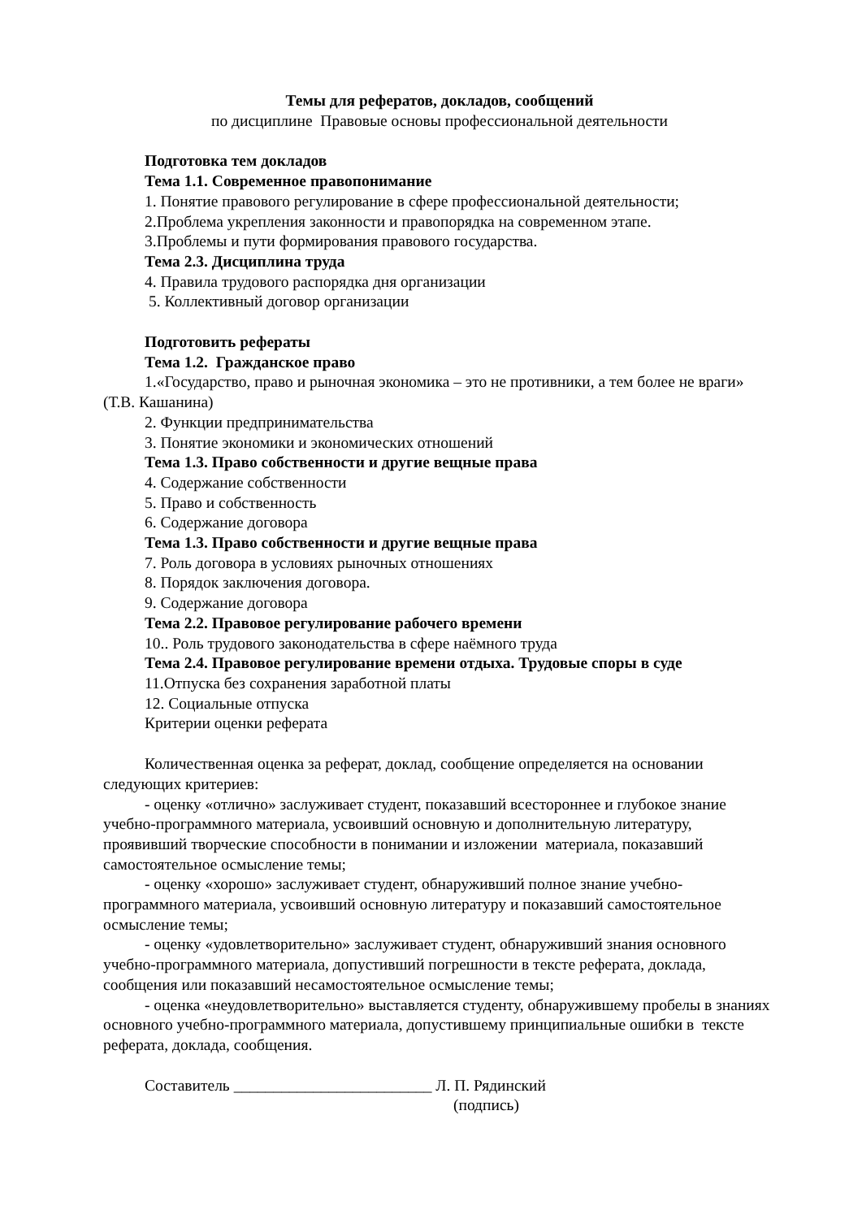Темы для рефератов, докладов, сообщений
по дисциплине Правовые основы профессиональной деятельности
Подготовка тем докладов
Тема 1.1. Современное правопонимание
1. Понятие правового регулирование в сфере профессиональной деятельности;
2.Проблема укрепления законности и правопорядка на современном этапе.
3.Проблемы и пути формирования правового государства.
Тема 2.3. Дисциплина труда
4. Правила трудового распорядка дня организации
5. Коллективный договор организации
Подготовить рефераты
Тема 1.2. Гражданское право
1.«Государство, право и рыночная экономика – это не противники, а тем более не враги» (Т.В. Кашанина)
2. Функции предпринимательства
3. Понятие экономики и экономических отношений
Тема 1.3. Право собственности и другие вещные права
4. Содержание собственности
5. Право и собственность
6. Содержание договора
Тема 1.3. Право собственности и другие вещные права
7. Роль договора в условиях рыночных отношениях
8. Порядок заключения договора.
9. Содержание договора
Тема 2.2. Правовое регулирование рабочего времени
10.. Роль трудового законодательства в сфере наёмного труда
Тема 2.4. Правовое регулирование времени отдыха. Трудовые споры в суде
11.Отпуска без сохранения заработной платы
12. Социальные отпуска
Критерии оценки реферата
Количественная оценка за реферат, доклад, сообщение определяется на основании следующих критериев:
- оценку «отлично» заслуживает студент, показавший всестороннее и глубокое знание учебно-программного материала, усвоивший основную и дополнительную литературу, проявивший творческие способности в понимании и изложении материала, показавший самостоятельное осмысление темы;
- оценку «хорошо» заслуживает студент, обнаруживший полное знание учебно-программного материала, усвоивший основную литературу и показавший самостоятельное осмысление темы;
- оценку «удовлетворительно» заслуживает студент, обнаруживший знания основного учебно-программного материала, допустивший погрешности в тексте реферата, доклада, сообщения или показавший несамостоятельное осмысление темы;
- оценка «неудовлетворительно» выставляется студенту, обнаружившему пробелы в знаниях основного учебно-программного материала, допустившему принципиальные ошибки в тексте реферата, доклада, сообщения.
Составитель _________________________ Л. П. Рядинский
(подпись)